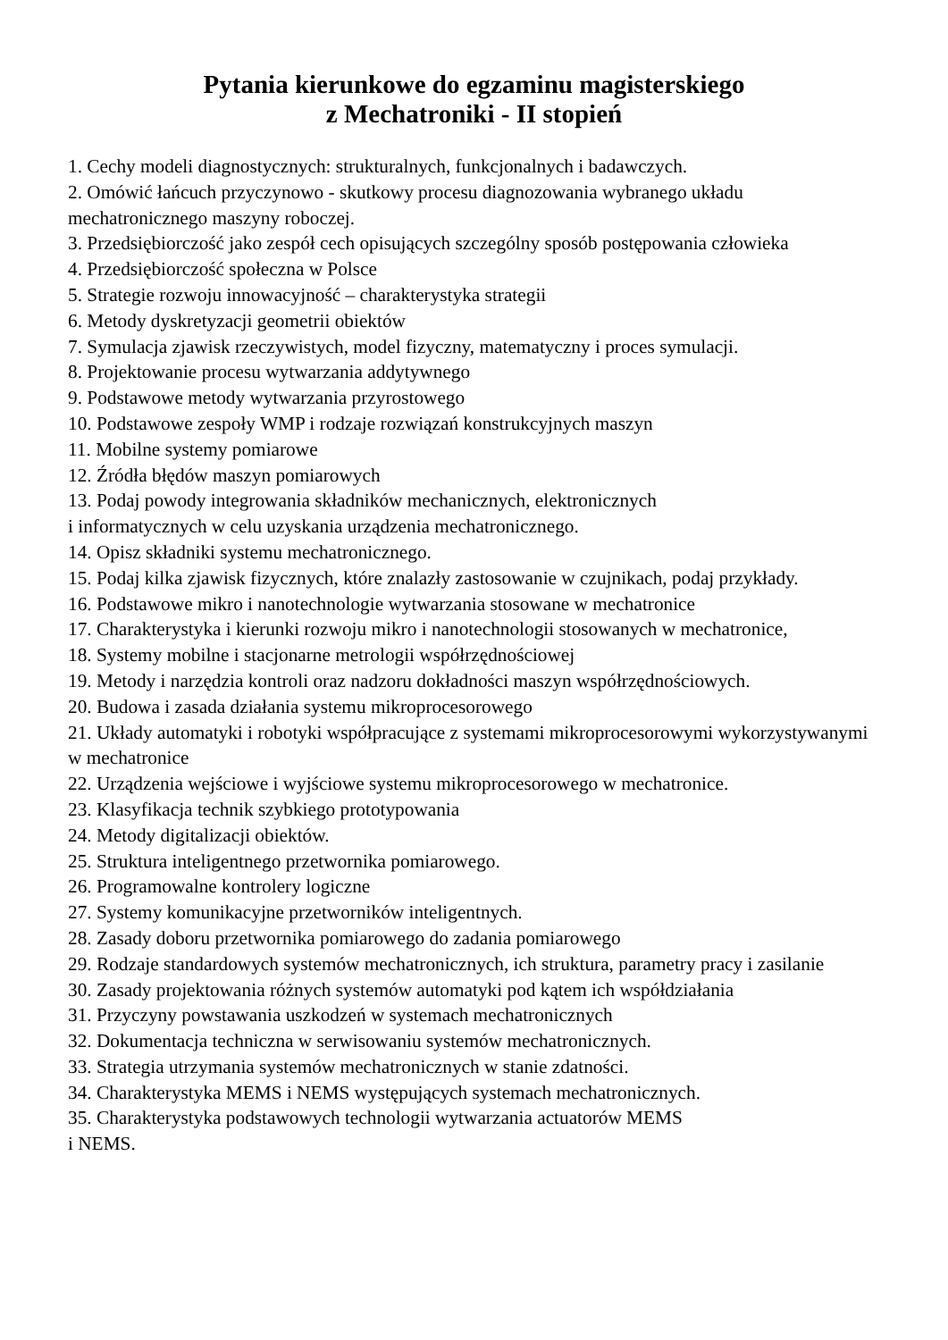Pytania kierunkowe do egzaminu magisterskiego
z Mechatroniki - II stopień
1. Cechy modeli diagnostycznych: strukturalnych, funkcjonalnych i badawczych.
2. Omówić łańcuch przyczynowo - skutkowy procesu diagnozowania wybranego układu mechatronicznego maszyny roboczej.
3. Przedsiębiorczość jako zespół cech opisujących szczególny sposób postępowania człowieka
4. Przedsiębiorczość społeczna w Polsce
5. Strategie rozwoju innowacyjność – charakterystyka strategii
6. Metody dyskretyzacji geometrii obiektów
7. Symulacja zjawisk rzeczywistych, model fizyczny, matematyczny i proces symulacji.
8. Projektowanie procesu wytwarzania addytywnego
9. Podstawowe metody wytwarzania przyrostowego
10. Podstawowe zespoły WMP i rodzaje rozwiązań konstrukcyjnych maszyn
11. Mobilne systemy pomiarowe
12. Źródła błędów maszyn pomiarowych
13. Podaj powody integrowania składników mechanicznych, elektronicznych
i informatycznych w celu uzyskania urządzenia mechatronicznego.
14. Opisz składniki systemu mechatronicznego.
15. Podaj kilka zjawisk fizycznych, które znalazły zastosowanie w czujnikach, podaj przykłady.
16. Podstawowe mikro i nanotechnologie wytwarzania stosowane w mechatronice
17. Charakterystyka i kierunki rozwoju mikro i nanotechnologii stosowanych w mechatronice,
18. Systemy mobilne i stacjonarne metrologii współrzędnościowej
19. Metody i narzędzia kontroli oraz nadzoru dokładności maszyn współrzędnościowych.
20. Budowa i zasada działania systemu mikroprocesorowego
21. Układy automatyki i robotyki współpracujące z systemami mikroprocesorowymi wykorzystywanymi w mechatronice
22. Urządzenia wejściowe i wyjściowe systemu mikroprocesorowego w mechatronice.
23. Klasyfikacja technik szybkiego prototypowania
24. Metody digitalizacji obiektów.
25. Struktura inteligentnego przetwornika pomiarowego.
26. Programowalne kontrolery logiczne
27. Systemy komunikacyjne przetworników inteligentnych.
28. Zasady doboru przetwornika pomiarowego do zadania pomiarowego
29. Rodzaje standardowych systemów mechatronicznych, ich struktura, parametry pracy i zasilanie
30. Zasady projektowania różnych systemów automatyki pod kątem ich współdziałania
31. Przyczyny powstawania uszkodzeń w systemach mechatronicznych
32. Dokumentacja techniczna w serwisowaniu systemów mechatronicznych.
33. Strategia utrzymania systemów mechatronicznych w stanie zdatności.
34. Charakterystyka MEMS i NEMS występujących systemach mechatronicznych.
35. Charakterystyka podstawowych technologii wytwarzania actuatorów MEMS
i NEMS.